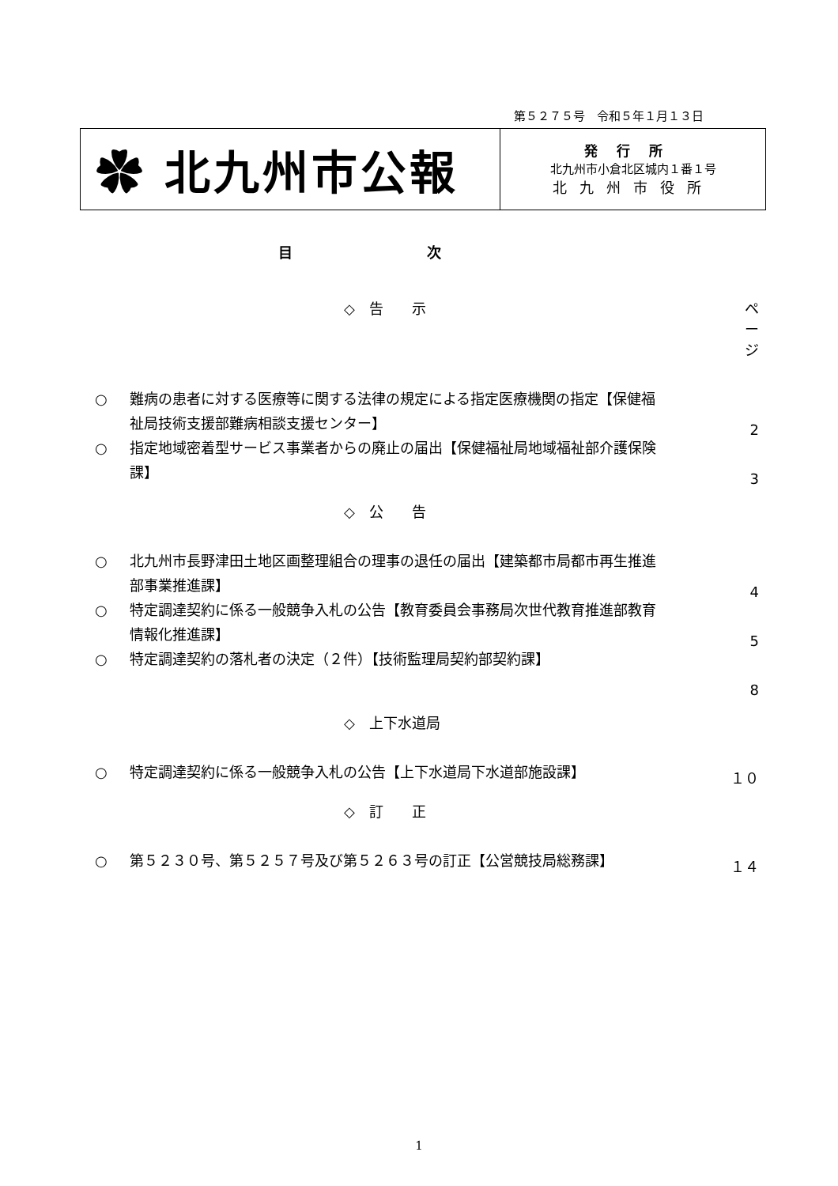第５２７５号　令和５年１月１３日
✿ 北九州市公報
発行所
北九州市小倉北区城内１番１号
北九州市役所
目次
◇　告　　示 ページ
○ 難病の患者に対する医療等に関する法律の規定による指定医療機関の指定【保健福祉局技術支援部難病相談支援センター】
2
○ 指定地域密着型サービス事業者からの廃止の届出【保健福祉局地域福祉部介護保険課】
3
◇　公　　告
○ 北九州市長野津田土地区画整理組合の理事の退任の届出【建築都市局都市再生推進部事業推進課】
4
○ 特定調達契約に係る一般競争入札の公告【教育委員会事務局次世代教育推進部教育情報化推進課】
5
○ 特定調達契約の落札者の決定（２件）【技術監理局契約部契約課】
8
◇　上下水道局
○ 特定調達契約に係る一般競争入札の公告【上下水道局下水道部施設課】 １０
◇　訂　　正
○ 第５２３０号、第５２５７号及び第５２６３号の訂正【公営競技局総務課】 １４
1